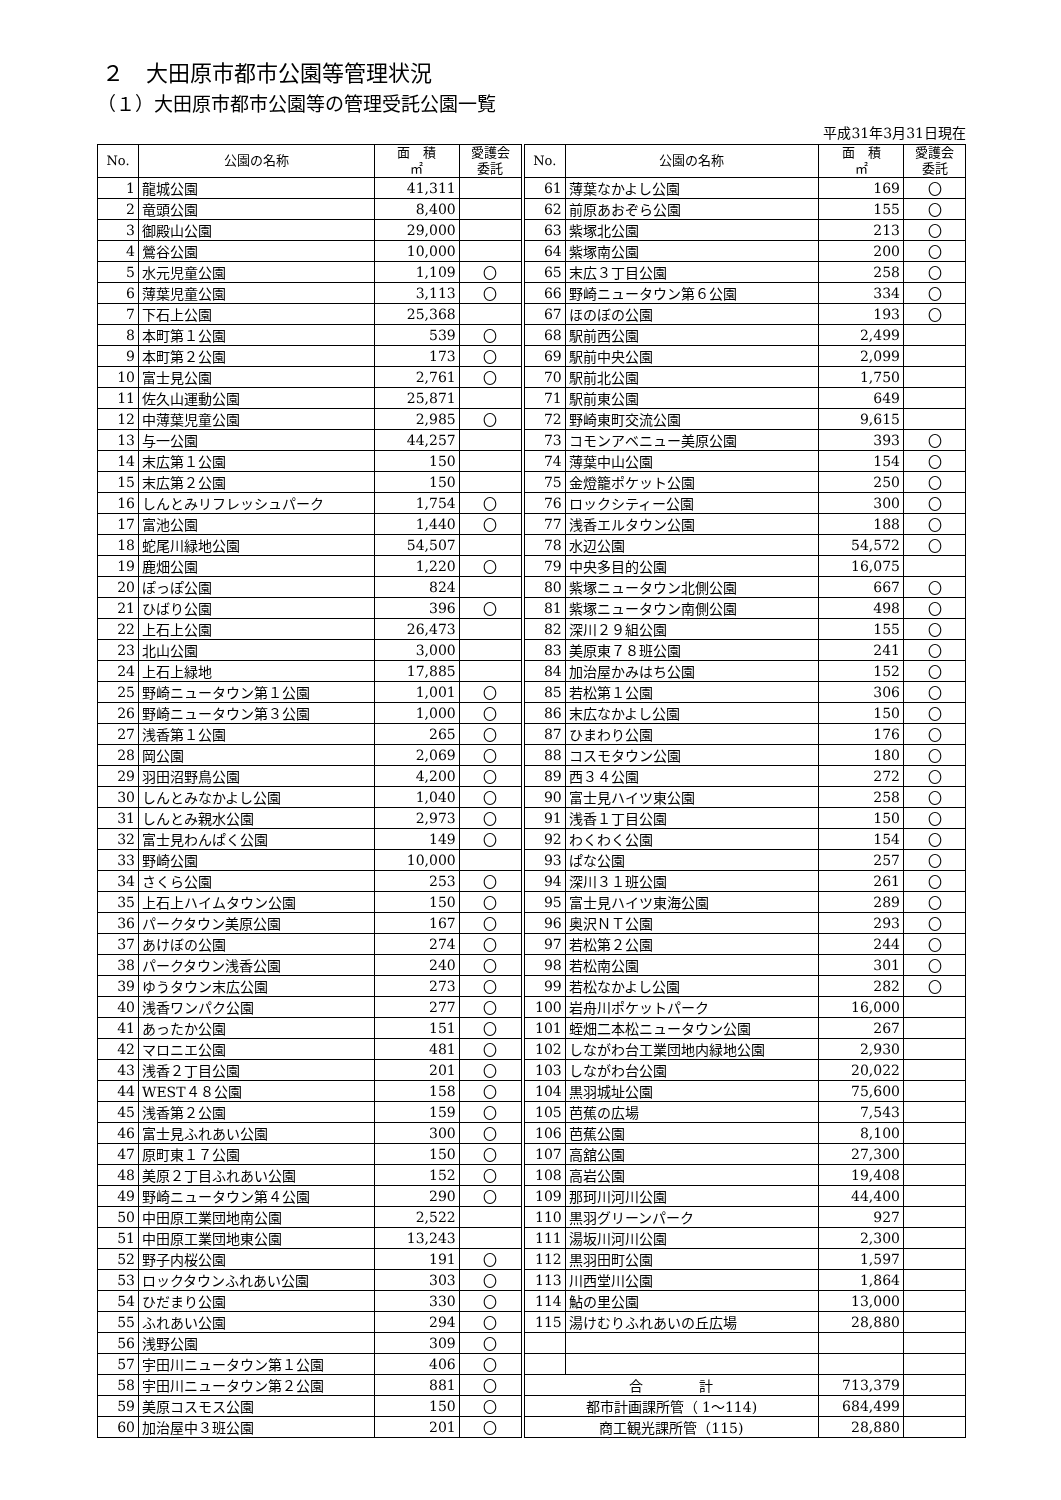２　大田原市都市公園等管理状況
（１）大田原市都市公園等の管理受託公園一覧
平成31年3月31日現在
| No. | 公園の名称 | 面 積 ㎡ | 愛護会 委託 | No. | 公園の名称 | 面 積 ㎡ | 愛護会 委託 |
| --- | --- | --- | --- | --- | --- | --- | --- |
| 1 | 龍城公園 | 41,311 | | 61 | 薄葉なかよし公園 | 169 | 〇 |
| 2 | 竜頭公園 | 8,400 | | 62 | 前原あおぞら公園 | 155 | 〇 |
| 3 | 御殿山公園 | 29,000 | | 63 | 紫塚北公園 | 213 | 〇 |
| 4 | 鶯谷公園 | 10,000 | | 64 | 紫塚南公園 | 200 | 〇 |
| 5 | 水元児童公園 | 1,109 | 〇 | 65 | 末広３丁目公園 | 258 | 〇 |
| 6 | 薄葉児童公園 | 3,113 | 〇 | 66 | 野崎ニュータウン第６公園 | 334 | 〇 |
| 7 | 下石上公園 | 25,368 | | 67 | ほのぼの公園 | 193 | 〇 |
| 8 | 本町第１公園 | 539 | 〇 | 68 | 駅前西公園 | 2,499 | |
| 9 | 本町第２公園 | 173 | 〇 | 69 | 駅前中央公園 | 2,099 | |
| 10 | 富士見公園 | 2,761 | 〇 | 70 | 駅前北公園 | 1,750 | |
| 11 | 佐久山運動公園 | 25,871 | | 71 | 駅前東公園 | 649 | |
| 12 | 中薄葉児童公園 | 2,985 | 〇 | 72 | 野崎東町交流公園 | 9,615 | |
| 13 | 与一公園 | 44,257 | | 73 | コモンアベニュー美原公園 | 393 | 〇 |
| 14 | 末広第１公園 | 150 | | 74 | 薄葉中山公園 | 154 | 〇 |
| 15 | 末広第２公園 | 150 | | 75 | 金燈籠ポケット公園 | 250 | 〇 |
| 16 | しんとみリフレッシュパーク | 1,754 | 〇 | 76 | ロックシティー公園 | 300 | 〇 |
| 17 | 富池公園 | 1,440 | 〇 | 77 | 浅香エルタウン公園 | 188 | 〇 |
| 18 | 蛇尾川緑地公園 | 54,507 | | 78 | 水辺公園 | 54,572 | 〇 |
| 19 | 鹿畑公園 | 1,220 | 〇 | 79 | 中央多目的公園 | 16,075 | |
| 20 | ぽっぽ公園 | 824 | | 80 | 紫塚ニュータウン北側公園 | 667 | 〇 |
| 21 | ひばり公園 | 396 | 〇 | 81 | 紫塚ニュータウン南側公園 | 498 | 〇 |
| 22 | 上石上公園 | 26,473 | | 82 | 深川２９組公園 | 155 | 〇 |
| 23 | 北山公園 | 3,000 | | 83 | 美原東７８班公園 | 241 | 〇 |
| 24 | 上石上緑地 | 17,885 | | 84 | 加治屋かみはち公園 | 152 | 〇 |
| 25 | 野崎ニュータウン第１公園 | 1,001 | 〇 | 85 | 若松第１公園 | 306 | 〇 |
| 26 | 野崎ニュータウン第３公園 | 1,000 | 〇 | 86 | 末広なかよし公園 | 150 | 〇 |
| 27 | 浅香第１公園 | 265 | 〇 | 87 | ひまわり公園 | 176 | 〇 |
| 28 | 岡公園 | 2,069 | 〇 | 88 | コスモタウン公園 | 180 | 〇 |
| 29 | 羽田沼野鳥公園 | 4,200 | 〇 | 89 | 西３４公園 | 272 | 〇 |
| 30 | しんとみなかよし公園 | 1,040 | 〇 | 90 | 富士見ハイツ東公園 | 258 | 〇 |
| 31 | しんとみ親水公園 | 2,973 | 〇 | 91 | 浅香１丁目公園 | 150 | 〇 |
| 32 | 富士見わんぱく公園 | 149 | 〇 | 92 | わくわく公園 | 154 | 〇 |
| 33 | 野崎公園 | 10,000 | | 93 | ぱな公園 | 257 | 〇 |
| 34 | さくら公園 | 253 | 〇 | 94 | 深川３１班公園 | 261 | 〇 |
| 35 | 上石上ハイムタウン公園 | 150 | 〇 | 95 | 富士見ハイツ東海公園 | 289 | 〇 |
| 36 | パークタウン美原公園 | 167 | 〇 | 96 | 奥沢ＮＴ公園 | 293 | 〇 |
| 37 | あけぼの公園 | 274 | 〇 | 97 | 若松第２公園 | 244 | 〇 |
| 38 | パークタウン浅香公園 | 240 | 〇 | 98 | 若松南公園 | 301 | 〇 |
| 39 | ゆうタウン末広公園 | 273 | 〇 | 99 | 若松なかよし公園 | 282 | 〇 |
| 40 | 浅香ワンパク公園 | 277 | 〇 | 100 | 岩舟川ポケットパーク | 16,000 | |
| 41 | あったか公園 | 151 | 〇 | 101 | 蛭畑二本松ニュータウン公園 | 267 | |
| 42 | マロニエ公園 | 481 | 〇 | 102 | しながわ台工業団地内緑地公園 | 2,930 | |
| 43 | 浅香２丁目公園 | 201 | 〇 | 103 | しながわ台公園 | 20,022 | |
| 44 | WEST４８公園 | 158 | 〇 | 104 | 黒羽城址公園 | 75,600 | |
| 45 | 浅香第２公園 | 159 | 〇 | 105 | 芭蕉の広場 | 7,543 | |
| 46 | 富士見ふれあい公園 | 300 | 〇 | 106 | 芭蕉公園 | 8,100 | |
| 47 | 原町東１７公園 | 150 | 〇 | 107 | 高舘公園 | 27,300 | |
| 48 | 美原２丁目ふれあい公園 | 152 | 〇 | 108 | 高岩公園 | 19,408 | |
| 49 | 野崎ニュータウン第４公園 | 290 | 〇 | 109 | 那珂川河川公園 | 44,400 | |
| 50 | 中田原工業団地南公園 | 2,522 | | 110 | 黒羽グリーンパーク | 927 | |
| 51 | 中田原工業団地東公園 | 13,243 | | 111 | 湯坂川河川公園 | 2,300 | |
| 52 | 野子内桜公園 | 191 | 〇 | 112 | 黒羽田町公園 | 1,597 | |
| 53 | ロックタウンふれあい公園 | 303 | 〇 | 113 | 川西堂川公園 | 1,864 | |
| 54 | ひだまり公園 | 330 | 〇 | 114 | 鮎の里公園 | 13,000 | |
| 55 | ふれあい公園 | 294 | 〇 | 115 | 湯けむりふれあいの丘広場 | 28,880 | |
| 56 | 浅野公園 | 309 | 〇 | | | | |
| 57 | 宇田川ニュータウン第１公園 | 406 | 〇 | | | | |
| 58 | 宇田川ニュータウン第２公園 | 881 | 〇 | 合 計 | | 713,379 | |
| 59 | 美原コスモス公園 | 150 | 〇 | 都市計画課所管（ 1～114) | | 684,499 | |
| 60 | 加治屋中３班公園 | 201 | 〇 | 商工観光課所管（115) | | 28,880 | |